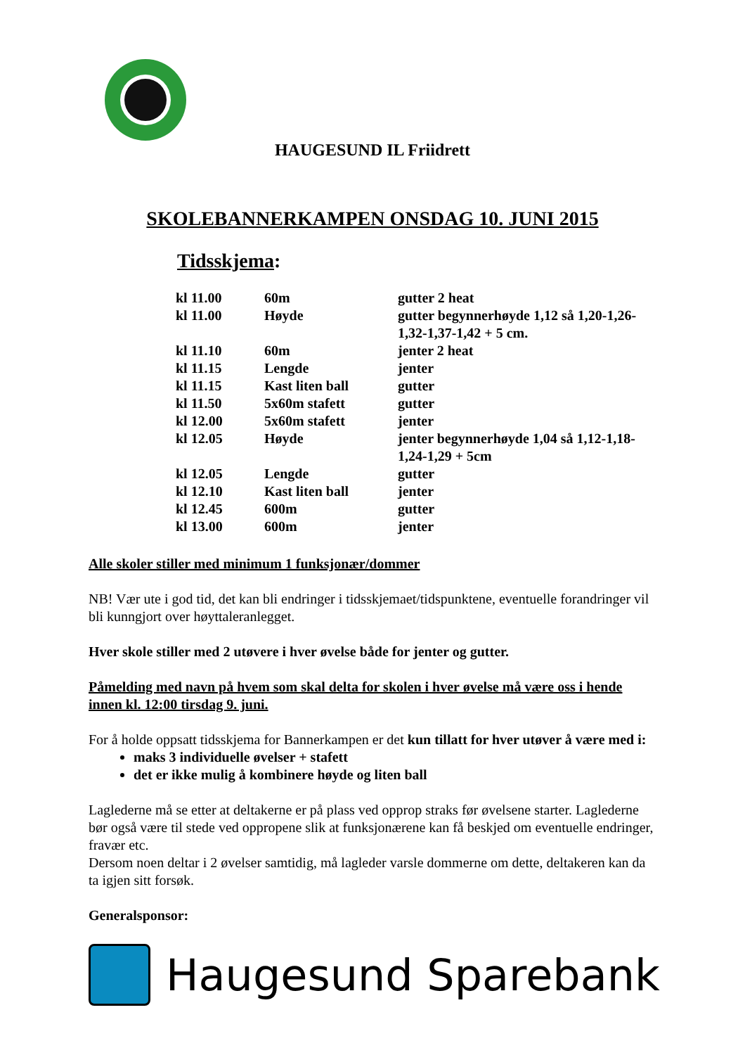HAUGESUND IL Friidrett
SKOLEBANNERKAMPEN ONSDAG 10. JUNI 2015
Tidsskjema:
| kl 11.00 | 60m | gutter 2 heat |
| kl 11.00 | Høyde | gutter begynnerhøyde 1,12 så 1,20-1,26-1,32-1,37-1,42 + 5 cm. |
| kl 11.10 | 60m | jenter 2 heat |
| kl 11.15 | Lengde | jenter |
| kl 11.15 | Kast liten ball | gutter |
| kl 11.50 | 5x60m stafett | gutter |
| kl 12.00 | 5x60m stafett | jenter |
| kl 12.05 | Høyde | jenter begynnerhøyde 1,04 så 1,12-1,18-1,24-1,29 + 5cm |
| kl 12.05 | Lengde | gutter |
| kl 12.10 | Kast liten ball | jenter |
| kl 12.45 | 600m | gutter |
| kl 13.00 | 600m | jenter |
Alle skoler stiller med minimum 1 funksjonær/dommer
NB! Vær ute i god tid, det kan bli endringer i tidsskjemaet/tidspunktene, eventuelle forandringer vil bli kunngjort over høyttaleranlegget.
Hver skole stiller med 2 utøvere i hver øvelse både for jenter og gutter.
Påmelding med navn på hvem som skal delta for skolen i hver øvelse må være oss i hende innen kl. 12:00 tirsdag 9. juni.
For å holde oppsatt tidsskjema for Bannerkampen er det kun tillatt for hver utøver å være med i:
maks 3 individuelle øvelser + stafett
det er ikke mulig å kombinere høyde og liten ball
Laglederne må se etter at deltakerne er på plass ved opprop straks før øvelsene starter. Laglederne bør også være til stede ved oppropene slik at funksjonærene kan få beskjed om eventuelle endringer, fravær etc.
Dersom noen deltar i 2 øvelser samtidig, må lagleder varsle dommerne om dette, deltakeren kan da ta igjen sitt forsøk.
Generalsponsor:
Haugesund Sparebank